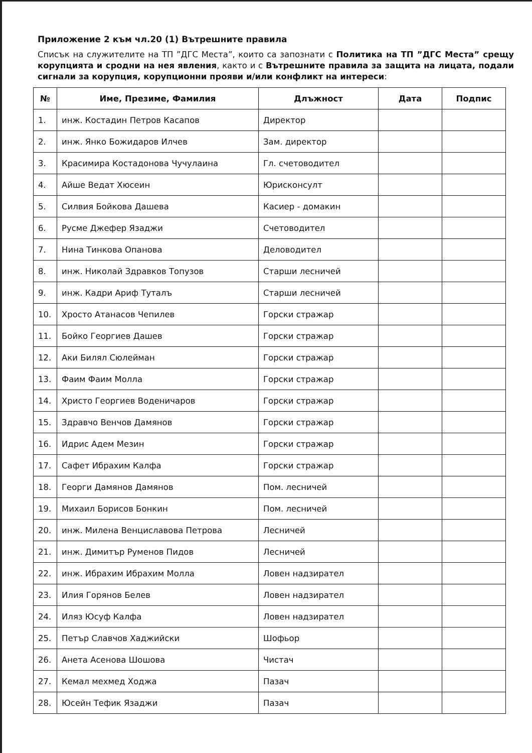Приложение 2 към чл.20 (1) Вътрешните правила
Списък на служителите на ТП ”ДГС Места”, които са запознати с Политика на ТП ”ДГС Места” срещу корупцията и сродни на нея явления, както и с Вътрешните правила за защита на лицата, подали сигнали за корупция, корупционни прояви и/или конфликт на интереси:
| № | Име, Презиме, Фамилия | Длъжност | Дата | Подпис |
| --- | --- | --- | --- | --- |
| 1. | инж. Костадин Петров Касапов | Директор | | |
| 2. | инж. Янко Божидаров Илчев | Зам. директор | | |
| 3. | Красимира Костадонова Чучулаина | Гл. счетоводител | | |
| 4. | Айше Ведат Хюсеин | Юрисконсулт | | |
| 5. | Силвия Бойкова Дашева | Касиер - домакин | | |
| 6. | Русме Джефер Язаджи | Счетоводител | | |
| 7. | Нина Тинкова Опанова | Деловодител | | |
| 8. | инж. Николай Здравков Топузов | Старши лесничей | | |
| 9. | инж. Кадри Ариф Туталъ | Старши лесничей | | |
| 10. | Хросто Атанасов Чепилев | Горски стражар | | |
| 11. | Бойко Георгиев Дашев | Горски стражар | | |
| 12. | Аки Билял Сюлейман | Горски стражар | | |
| 13. | Фаим Фаим Молла | Горски стражар | | |
| 14. | Христо Георгиев Воденичаров | Горски стражар | | |
| 15. | Здравчо Венчов Дамянов | Горски стражар | | |
| 16. | Идрис Адем Мезин | Горски стражар | | |
| 17. | Сафет Ибрахим Калфа | Горски стражар | | |
| 18. | Георги Дамянов Дамянов | Пом. лесничей | | |
| 19. | Михаил Борисов Бонкин | Пом. лесничей | | |
| 20. | инж. Милена Венциславова Петрова | Лесничей | | |
| 21. | инж. Димитър Руменов Пидов | Лесничей | | |
| 22. | инж. Ибрахим Ибрахим Молла | Ловен надзирател | | |
| 23. | Илия Горянов Белев | Ловен надзирател | | |
| 24. | Иляз Юсуф Калфа | Ловен надзирател | | |
| 25. | Петър Славчов Хаджийски | Шофьор | | |
| 26. | Анета Асенова Шошова | Чистач | | |
| 27. | Кемал мехмед Ходжа | Пазач | | |
| 28. | Юсейн Тефик Язаджи | Пазач | | |